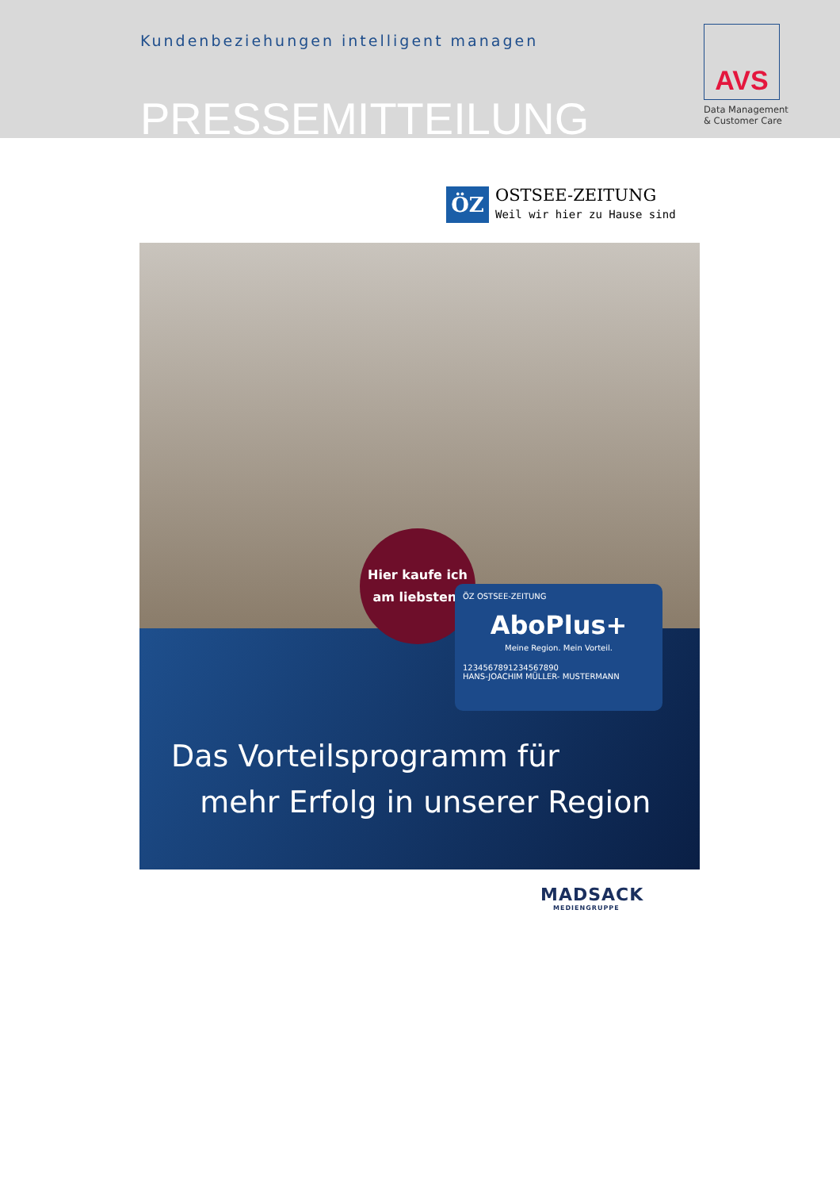Kundenbeziehungen intelligent managen
PRESSEMITTEILUNG
AVS
Data Management
& Customer Care
ÖZ
OSTSEE-ZEITUNG
Weil wir hier zu Hause sind
Hier kaufe ich
am liebsten!
ÖZ OSTSEE-ZEITUNG
AboPlus+
Meine Region. Mein Vorteil.
1234567891234567890
HANS-JOACHIM MÜLLER- MUSTERMANN
Das Vorteilsprogramm für
mehr Erfolg in unserer Region
MADSACK
MEDIENGRUPPE